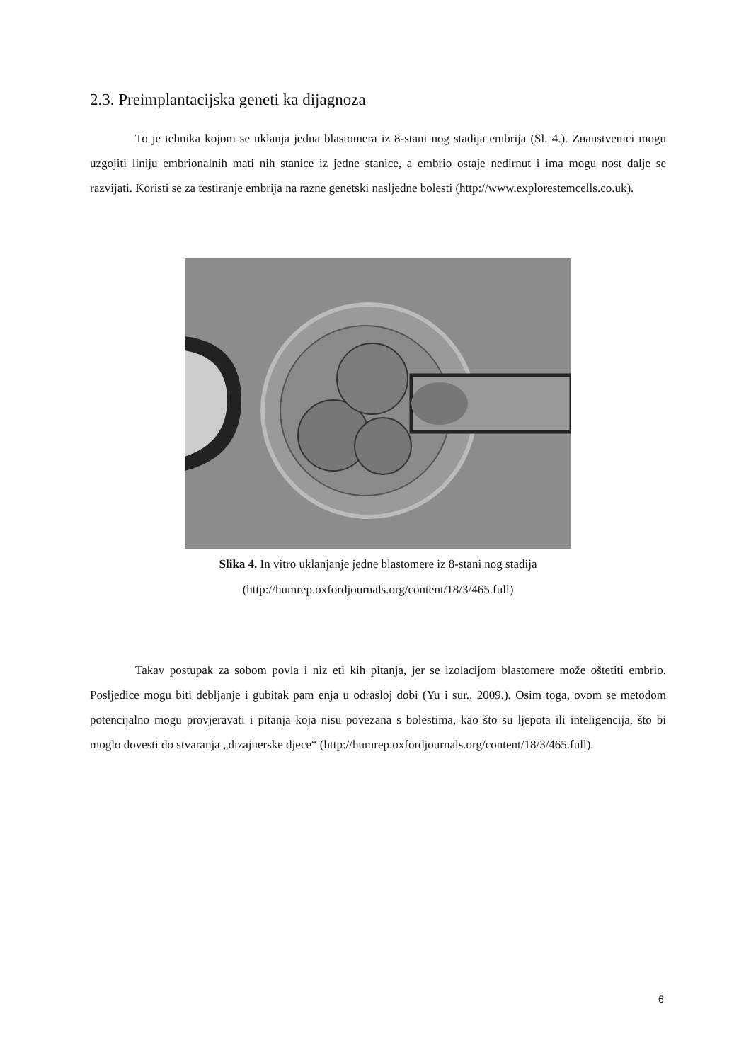2.3. Preimplantacijska geneti ka dijagnoza
To je tehnika kojom se uklanja jedna blastomera iz 8-stani nog stadija embrija (Sl. 4.). Znanstvenici mogu uzgojiti liniju embrionalnih mati nih stanice iz jedne stanice, a embrio ostaje nedirnut i ima mogu nost dalje se razvijati. Koristi se za testiranje embrija na razne genetski nasljedne bolesti (http://www.explorestemcells.co.uk).
Slika 4. In vitro uklanjanje jedne blastomere iz 8-stani nog stadija
(http://humrep.oxfordjournals.org/content/18/3/465.full)
Takav postupak za sobom povla i niz eti kih pitanja, jer se izolacijom blastomere može oštetiti embrio. Posljedice mogu biti debljanje i gubitak pam enja u odrasloj dobi (Yu i sur., 2009.). Osim toga, ovom se metodom potencijalno mogu provjeravati i pitanja koja nisu povezana s bolestima, kao što su ljepota ili inteligencija, što bi moglo dovesti do stvaranja „dizajnerske djece“ (http://humrep.oxfordjournals.org/content/18/3/465.full).
6